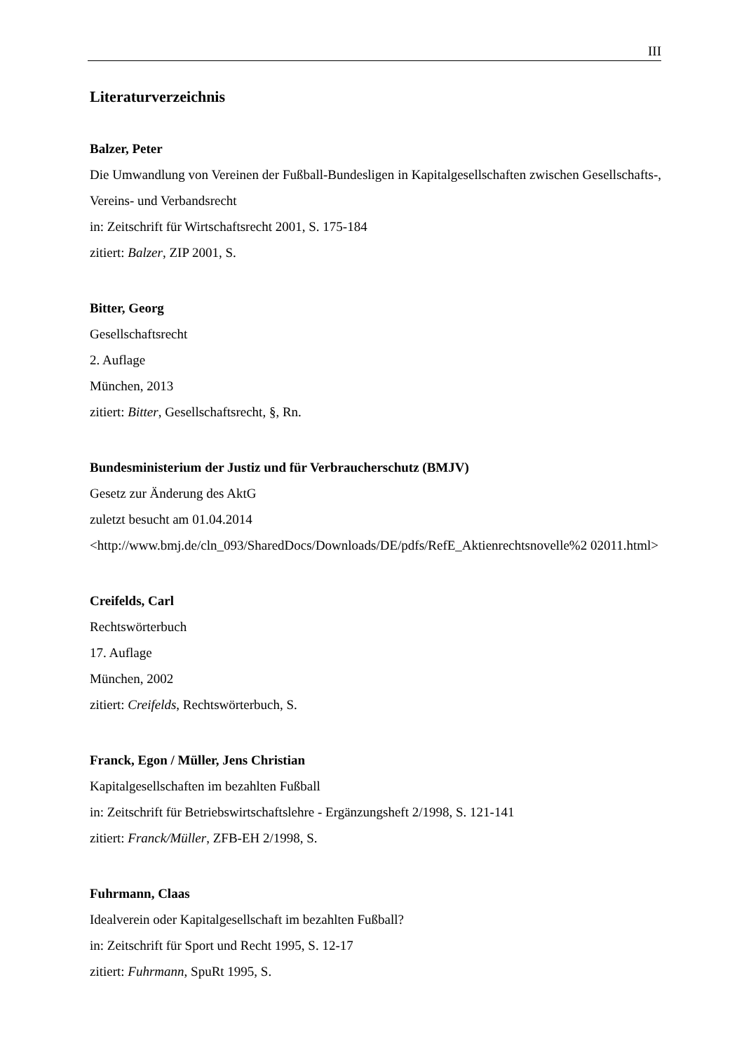III
Literaturverzeichnis
Balzer, Peter
Die Umwandlung von Vereinen der Fußball-Bundesligen in Kapitalgesellschaften zwischen Gesellschafts-, Vereins- und Verbandsrecht
in: Zeitschrift für Wirtschaftsrecht 2001, S. 175-184
zitiert: Balzer, ZIP 2001, S.
Bitter, Georg
Gesellschaftsrecht
2. Auflage
München, 2013
zitiert: Bitter, Gesellschaftsrecht, §, Rn.
Bundesministerium der Justiz und für Verbraucherschutz (BMJV)
Gesetz zur Änderung des AktG
zuletzt besucht am 01.04.2014
<http://www.bmj.de/cln_093/SharedDocs/Downloads/DE/pdfs/RefE_Aktienrechtsnovelle%2 02011.html>
Creifelds, Carl
Rechtswörterbuch
17. Auflage
München, 2002
zitiert: Creifelds, Rechtswörterbuch, S.
Franck, Egon / Müller, Jens Christian
Kapitalgesellschaften im bezahlten Fußball
in: Zeitschrift für Betriebswirtschaftslehre - Ergänzungsheft 2/1998, S. 121-141
zitiert: Franck/Müller, ZFB-EH 2/1998, S.
Fuhrmann, Claas
Idealverein oder Kapitalgesellschaft im bezahlten Fußball?
in: Zeitschrift für Sport und Recht 1995, S. 12-17
zitiert: Fuhrmann, SpuRt 1995, S.